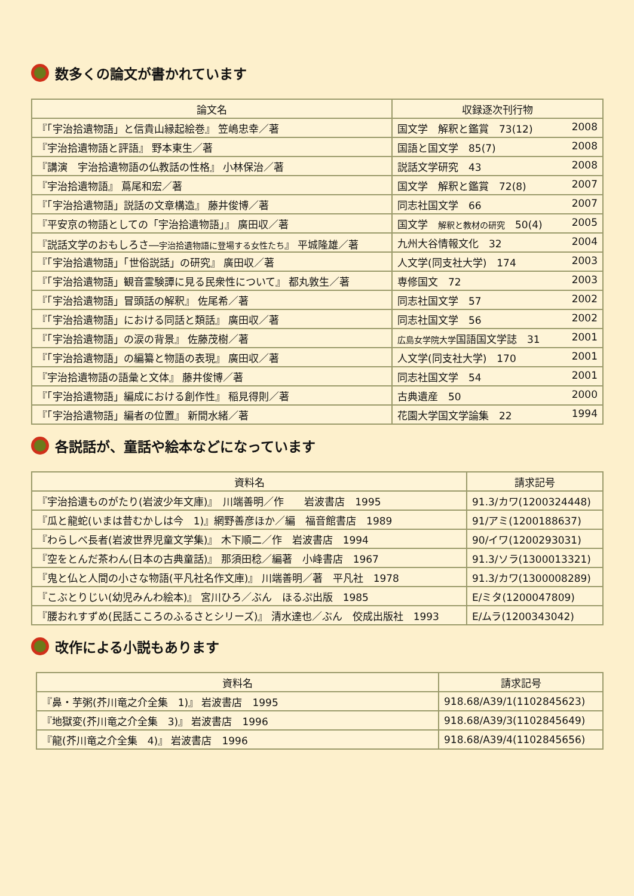数多くの論文が書かれています
| 論文名 | 収録逐次刊行物 |
| --- | --- |
| 『「宇治拾遺物語」と信貴山縁起絵巻』 笠嶋忠幸／著 | 国文学 解釈と鑑賞 73(12) 2008 |
| 『宇治拾遺物語と評語』 野本東生／著 | 国語と国文学 85(7) 2008 |
| 『講演 宇治拾遺物語の仏教話の性格』 小林保治／著 | 説話文学研究 43 2008 |
| 『宇治拾遺物語』 蔦尾和宏／著 | 国文学 解釈と鑑賞 72(8) 2007 |
| 『「宇治拾遺物語」説話の文章構造』 藤井俊博／著 | 同志社国文学 66 2007 |
| 『平安京の物語としての「宇治拾遺物語」』 廣田収／著 | 国文学 解釈と教材の研究 50(4) 2005 |
| 『説話文学のおもしろさ― 宇治拾遺物語に登場する女性たち 』 平城隆雄／著 | 九州大谷情報文化 32 2004 |
| 『「宇治拾遺物語」「世俗説話」の研究』 廣田収／著 | 人文学(同支社大学) 174 2003 |
| 『「宇治拾遺物語」観音霊験譚に見る民衆性について』 都丸敦生／著 | 専修国文 72 2003 |
| 『「宇治拾遺物語」冒頭話の解釈』 佐尾希／著 | 同志社国文学 57 2002 |
| 『「宇治拾遺物語」における同話と類話』 廣田収／著 | 同志社国文学 56 2002 |
| 『「宇治拾遺物語」の涙の背景』 佐藤茂樹／著 | 広島女学院大学 国語国文学誌 31 2001 |
| 『「宇治拾遺物語」の編纂と物語の表現』 廣田収／著 | 人文学(同支社大学) 170 2001 |
| 『宇治拾遺物語の語彙と文体』 藤井俊博／著 | 同志社国文学 54 2001 |
| 『「宇治拾遺物語」編成における創作性』 稲見得則／著 | 古典遺産 50 2000 |
| 『「宇治拾遺物語」編者の位置』 新間水緒／著 | 花園大学国文学論集 22 1994 |
各説話が、童話や絵本などになっています
| 資料名 | 請求記号 |
| --- | --- |
| 『宇治拾遺ものがたり(岩波少年文庫)』 川端善明／作 岩波書店 1995 | 91.3/カワ(1200324448) |
| 『瓜と龍蛇(いまは昔むかしは今 1)』網野善彦ほか／編 福音館書店 1989 | 91/アミ(1200188637) |
| 『わらしべ長者(岩波世界児童文学集)』 木下順二／作 岩波書店 1994 | 90/イワ(1200293031) |
| 『空をとんだ茶わん(日本の古典童話)』 那須田稔／編著 小峰書店 1967 | 91.3/ソラ(1300013321) |
| 『鬼と仏と人間の小さな物語(平凡社名作文庫)』 川端善明／著 平凡社 1978 | 91.3/カワ(1300008289) |
| 『こぶとりじい(幼児みんわ絵本)』 宮川ひろ／ぶん ほるぷ出版 1985 | E/ミタ(1200047809) |
| 『腰おれすずめ(民話こころのふるさとシリーズ)』 清水達也／ぶん 佼成出版社 1993 | E/ムラ(1200343042) |
改作による小説もあります
| 資料名 | 請求記号 |
| --- | --- |
| 『鼻・芋粥(芥川竜之介全集 1)』 岩波書店 1995 | 918.68/A39/1(1102845623) |
| 『地獄変(芥川竜之介全集 3)』 岩波書店 1996 | 918.68/A39/3(1102845649) |
| 『龍(芥川竜之介全集 4)』 岩波書店 1996 | 918.68/A39/4(1102845656) |